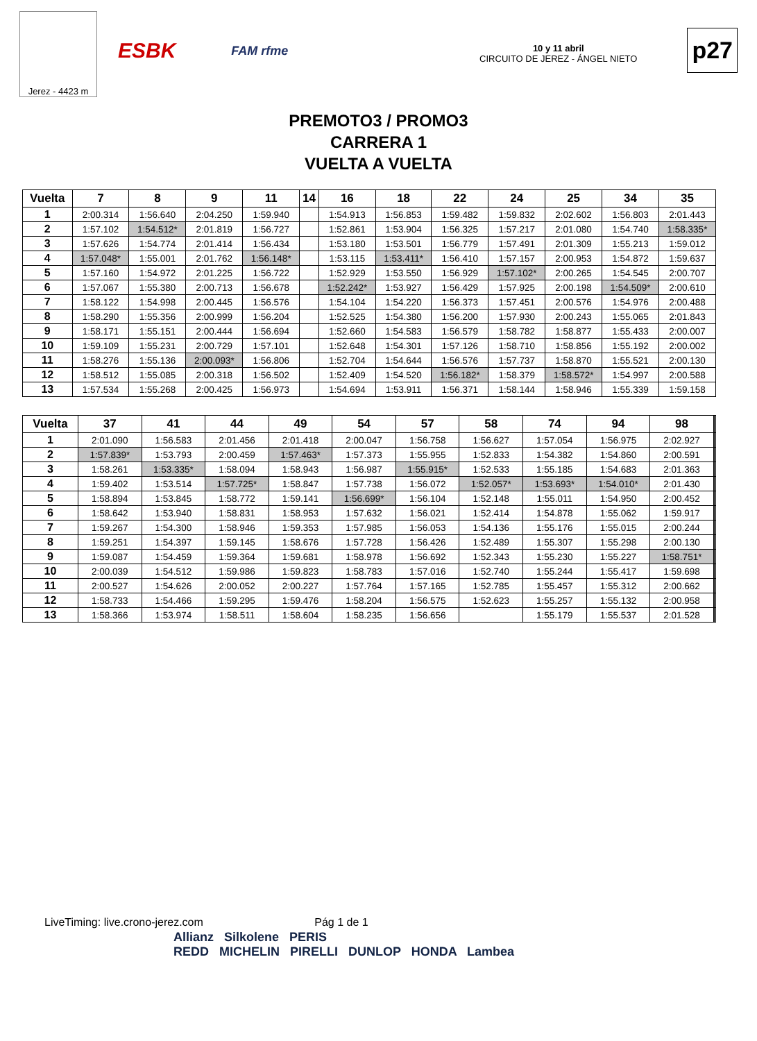Jerez - 4423 m
ESBK FAM rfme
10 y 11 abril
CIRCUITO DE JEREZ - ÁNGEL NIETO
p27
PREMOTO3 / PROMO3
CARRERA 1
VUELTA A VUELTA
| Vuelta | 7 | 8 | 9 | 11 | 14 | 16 | 18 | 22 | 24 | 25 | 34 | 35 |
| --- | --- | --- | --- | --- | --- | --- | --- | --- | --- | --- | --- | --- |
| 1 | 2:00.314 | 1:56.640 | 2:04.250 | 1:59.940 | | 1:54.913 | 1:56.853 | 1:59.482 | 1:59.832 | 2:02.602 | 1:56.803 | 2:01.443 |
| 2 | 1:57.102 | 1:54.512* | 2:01.819 | 1:56.727 | | 1:52.861 | 1:53.904 | 1:56.325 | 1:57.217 | 2:01.080 | 1:54.740 | 1:58.335* |
| 3 | 1:57.626 | 1:54.774 | 2:01.414 | 1:56.434 | | 1:53.180 | 1:53.501 | 1:56.779 | 1:57.491 | 2:01.309 | 1:55.213 | 1:59.012 |
| 4 | 1:57.048* | 1:55.001 | 2:01.762 | 1:56.148* | | 1:53.115 | 1:53.411* | 1:56.410 | 1:57.157 | 2:00.953 | 1:54.872 | 1:59.637 |
| 5 | 1:57.160 | 1:54.972 | 2:01.225 | 1:56.722 | | 1:52.929 | 1:53.550 | 1:56.929 | 1:57.102* | 2:00.265 | 1:54.545 | 2:00.707 |
| 6 | 1:57.067 | 1:55.380 | 2:00.713 | 1:56.678 | | 1:52.242* | 1:53.927 | 1:56.429 | 1:57.925 | 2:00.198 | 1:54.509* | 2:00.610 |
| 7 | 1:58.122 | 1:54.998 | 2:00.445 | 1:56.576 | | 1:54.104 | 1:54.220 | 1:56.373 | 1:57.451 | 2:00.576 | 1:54.976 | 2:00.488 |
| 8 | 1:58.290 | 1:55.356 | 2:00.999 | 1:56.204 | | 1:52.525 | 1:54.380 | 1:56.200 | 1:57.930 | 2:00.243 | 1:55.065 | 2:01.843 |
| 9 | 1:58.171 | 1:55.151 | 2:00.444 | 1:56.694 | | 1:52.660 | 1:54.583 | 1:56.579 | 1:58.782 | 1:58.877 | 1:55.433 | 2:00.007 |
| 10 | 1:59.109 | 1:55.231 | 2:00.729 | 1:57.101 | | 1:52.648 | 1:54.301 | 1:57.126 | 1:58.710 | 1:58.856 | 1:55.192 | 2:00.002 |
| 11 | 1:58.276 | 1:55.136 | 2:00.093* | 1:56.806 | | 1:52.704 | 1:54.644 | 1:56.576 | 1:57.737 | 1:58.870 | 1:55.521 | 2:00.130 |
| 12 | 1:58.512 | 1:55.085 | 2:00.318 | 1:56.502 | | 1:52.409 | 1:54.520 | 1:56.182* | 1:58.379 | 1:58.572* | 1:54.997 | 2:00.588 |
| 13 | 1:57.534 | 1:55.268 | 2:00.425 | 1:56.973 | | 1:54.694 | 1:53.911 | 1:56.371 | 1:58.144 | 1:58.946 | 1:55.339 | 1:59.158 |
| Vuelta | 37 | 41 | 44 | 49 | 54 | 57 | 58 | 74 | 94 | 98 | | |
| --- | --- | --- | --- | --- | --- | --- | --- | --- | --- | --- | --- | --- |
| 1 | 2:01.090 | 1:56.583 | 2:01.456 | 2:01.418 | 2:00.047 | 1:56.758 | 1:56.627 | 1:57.054 | 1:56.975 | 2:02.927 | | |
| 2 | 1:57.839* | 1:53.793 | 2:00.459 | 1:57.463* | 1:57.373 | 1:55.955 | 1:52.833 | 1:54.382 | 1:54.860 | 2:00.591 | | |
| 3 | 1:58.261 | 1:53.335* | 1:58.094 | 1:58.943 | 1:56.987 | 1:55.915* | 1:52.533 | 1:55.185 | 1:54.683 | 2:01.363 | | |
| 4 | 1:59.402 | 1:53.514 | 1:57.725* | 1:58.847 | 1:57.738 | 1:56.072 | 1:52.057* | 1:53.693* | 1:54.010* | 2:01.430 | | |
| 5 | 1:58.894 | 1:53.845 | 1:58.772 | 1:59.141 | 1:56.699* | 1:56.104 | 1:52.148 | 1:55.011 | 1:54.950 | 2:00.452 | | |
| 6 | 1:58.642 | 1:53.940 | 1:58.831 | 1:58.953 | 1:57.632 | 1:56.021 | 1:52.414 | 1:54.878 | 1:55.062 | 1:59.917 | | |
| 7 | 1:59.267 | 1:54.300 | 1:58.946 | 1:59.353 | 1:57.985 | 1:56.053 | 1:54.136 | 1:55.176 | 1:55.015 | 2:00.244 | | |
| 8 | 1:59.251 | 1:54.397 | 1:59.145 | 1:58.676 | 1:57.728 | 1:56.426 | 1:52.489 | 1:55.307 | 1:55.298 | 2:00.130 | | |
| 9 | 1:59.087 | 1:54.459 | 1:59.364 | 1:59.681 | 1:58.978 | 1:56.692 | 1:52.343 | 1:55.230 | 1:55.227 | 1:58.751* | | |
| 10 | 2:00.039 | 1:54.512 | 1:59.986 | 1:59.823 | 1:58.783 | 1:57.016 | 1:52.740 | 1:55.244 | 1:55.417 | 1:59.698 | | |
| 11 | 2:00.527 | 1:54.626 | 2:00.052 | 2:00.227 | 1:57.764 | 1:57.165 | 1:52.785 | 1:55.457 | 1:55.312 | 2:00.662 | | |
| 12 | 1:58.733 | 1:54.466 | 1:59.295 | 1:59.476 | 1:58.204 | 1:56.575 | 1:52.623 | 1:55.257 | 1:55.132 | 2:00.958 | | |
| 13 | 1:58.366 | 1:53.974 | 1:58.511 | 1:58.604 | 1:58.235 | 1:56.656 | | 1:55.179 | 1:55.537 | 2:01.528 | | |
LiveTiming: live.crono-jerez.com Pág 1 de 1
Allianz Silkolene PERIS
REDD MICHELIN PIRELLI DUNLOP HONDA Lambea